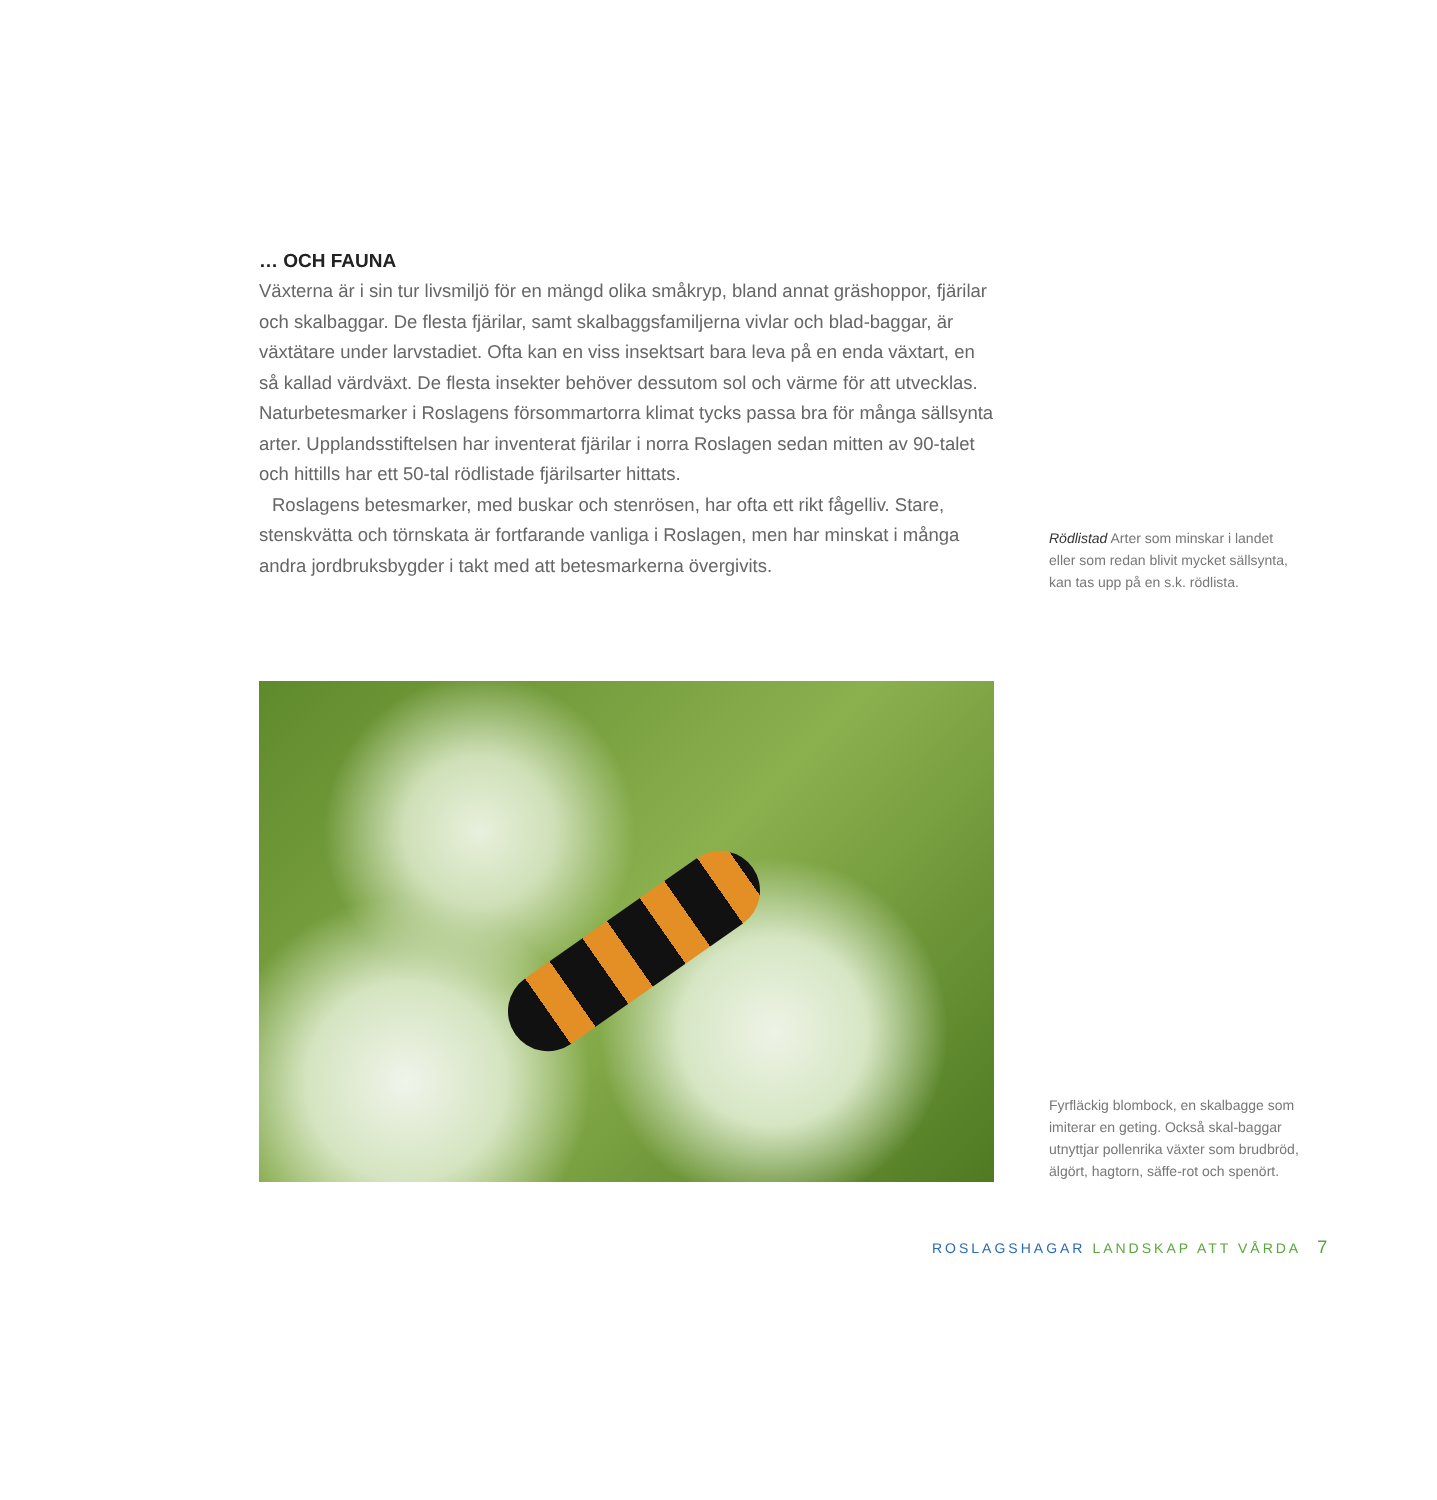… OCH FAUNA
Växterna är i sin tur livsmiljö för en mängd olika småkryp, bland annat gräshoppor, fjärilar och skalbaggar. De flesta fjärilar, samt skalbaggsfamiljerna vivlar och blad-baggar, är växtätare under larvstadiet. Ofta kan en viss insektsart bara leva på en enda växtart, en så kallad värdväxt. De flesta insekter behöver dessutom sol och värme för att utvecklas. Naturbetesmarker i Roslagens försommartorra klimat tycks passa bra för många sällsynta arter. Upplandsstiftelsen har inventerat fjärilar i norra Roslagen sedan mitten av 90-talet och hittills har ett 50-tal rödlistade fjärilsarter hittats.
Roslagens betesmarker, med buskar och stenrösen, har ofta ett rikt fågelliv. Stare, stenskvätta och törnskata är fortfarande vanliga i Roslagen, men har minskat i många andra jordbruksbygder i takt med att betesmarkerna övergivits.
Rödlistad Arter som minskar i landet eller som redan blivit mycket sällsynta, kan tas upp på en s.k. rödlista.
Fyrfläckig blombock, en skalbagge som imiterar en geting. Också skal-baggar utnyttjar pollenrika växter som brudbröd, älgört, hagtorn, säffe-rot och spenört.
ROSLAGSHAGAR LANDSKAP ATT VÅRDA 7